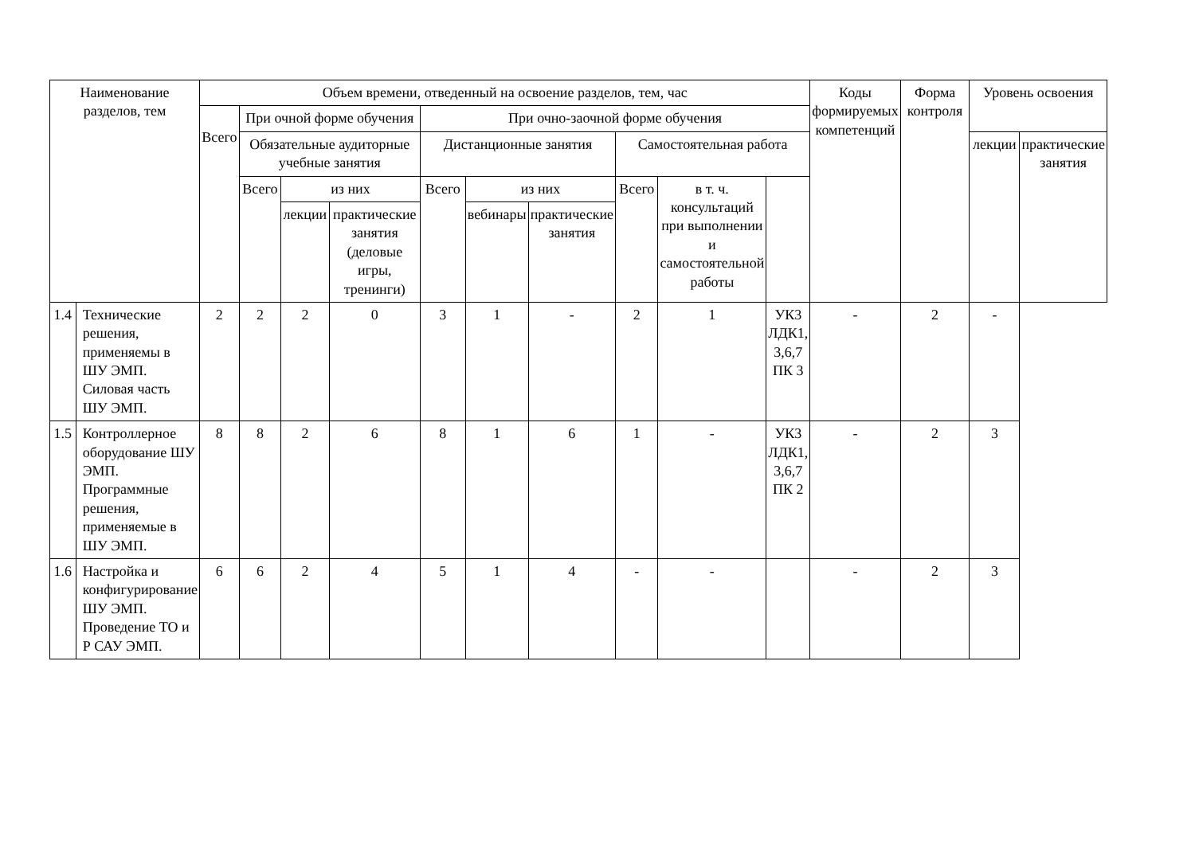| Наименование разделов, тем | | Объем времени, отведенный на освоение разделов, тем, час | | | | | | | | | | Коды формируемых компетенций | Форма контроля | Уровень освоения | |
| --- | --- | --- | --- | --- | --- | --- | --- | --- | --- | --- | --- | --- | --- | --- | --- |
| | | Всего | При очной форме обучения | | | При очно-заочной форме обучения | | | | | | | | | |
| | | | Обязательные аудиторные учебные занятия | | | Дистанционные занятия | | | Самостоятельная работа | | | | | лекции | практические занятия |
| | | | Всего | из них | | Всего | из них | | Всего | в т. ч. консультаций при выполнении и самостоятельной работы | | | | | |
| | | | | лекции | практические занятия (деловые игры, тренинги) | | вебинары | практические занятия | | | | | | | |
| 1.4 | Технические решения, применяемы в ШУ ЭМП. Силовая часть ШУ ЭМП. | 2 | 2 | 2 | 0 | 3 | 1 | - | 2 | 1 | УК3 ЛДК1, 3,6,7 ПК 3 | - | 2 | - | |
| 1.5 | Контроллерное оборудование ШУ ЭМП. Программные решения, применяемые в ШУ ЭМП. | 8 | 8 | 2 | 6 | 8 | 1 | 6 | 1 | - | УК3 ЛДК1, 3,6,7 ПК 2 | - | 2 | 3 | |
| 1.6 | Настройка и конфигурирование ШУ ЭМП. Проведение ТО и Р САУ ЭМП. | 6 | 6 | 2 | 4 | 5 | 1 | 4 | - | - | | - | 2 | 3 | |